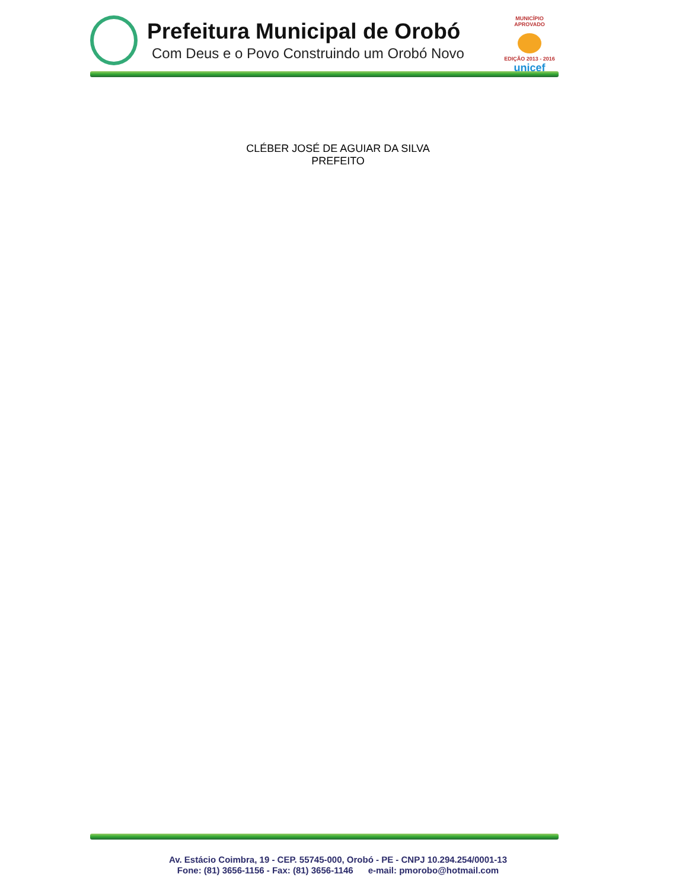Prefeitura Municipal de Orobó
Com Deus e o Povo Construindo um Orobó Novo
MUNICÍPIO APROVADO
EDIÇÃO 2013 - 2016
unicef
CLÉBER JOSÉ DE AGUIAR DA SILVA
PREFEITO
Av. Estácio Coimbra, 19 - CEP. 55745-000, Orobó - PE - CNPJ 10.294.254/0001-13
Fone: (81) 3656-1156 - Fax: (81) 3656-1146 e-mail: pmorobo@hotmail.com